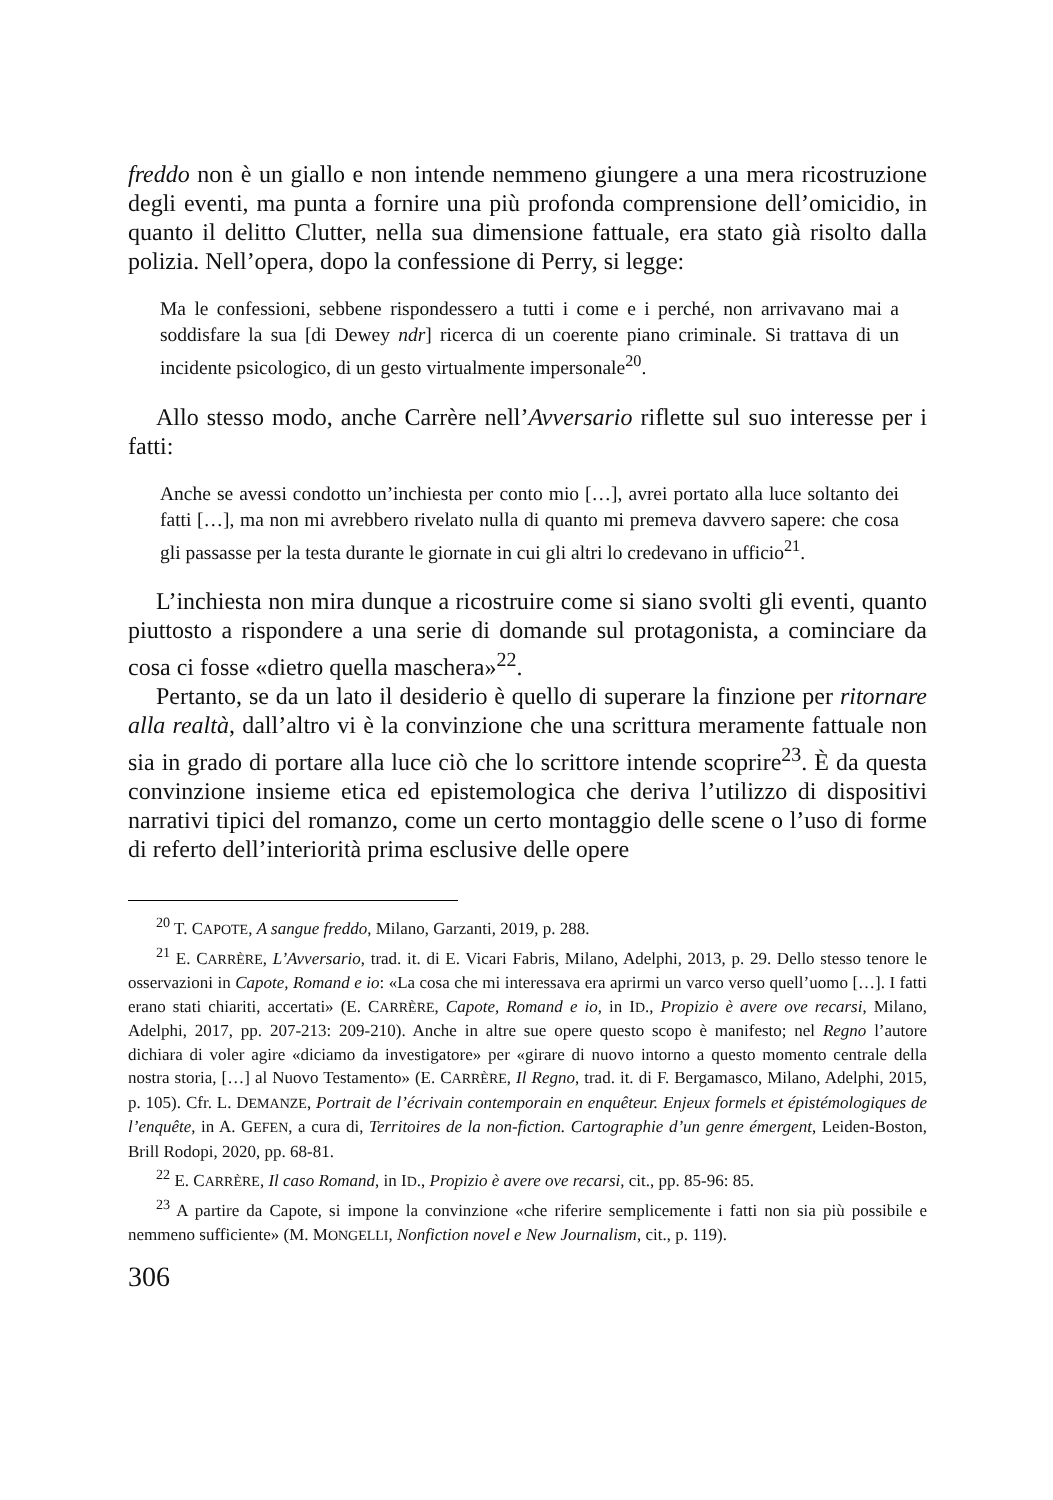freddo non è un giallo e non intende nemmeno giungere a una mera ricostruzione degli eventi, ma punta a fornire una più profonda comprensione dell’omicidio, in quanto il delitto Clutter, nella sua dimensione fattuale, era stato già risolto dalla polizia. Nell’opera, dopo la confessione di Perry, si legge:
Ma le confessioni, sebbene rispondessero a tutti i come e i perché, non arrivavano mai a soddisfare la sua [di Dewey ndr] ricerca di un coerente piano criminale. Si trattava di un incidente psicologico, di un gesto virtualmente impersonale<sup>20</sup>.
Allo stesso modo, anche Carrère nell’Avversario riflette sul suo interesse per i fatti:
Anche se avessi condotto un’inchiesta per conto mio […], avrei portato alla luce soltanto dei fatti […], ma non mi avrebbero rivelato nulla di quanto mi premeva davvero sapere: che cosa gli passasse per la testa durante le giornate in cui gli altri lo credevano in ufficio<sup>21</sup>.
L’inchiesta non mira dunque a ricostruire come si siano svolti gli eventi, quanto piuttosto a rispondere a una serie di domande sul protagonista, a cominciare da cosa ci fosse «dietro quella maschera»<sup>22</sup>.
Pertanto, se da un lato il desiderio è quello di superare la finzione per ritornare alla realtà, dall’altro vi è la convinzione che una scrittura meramente fattuale non sia in grado di portare alla luce ciò che lo scrittore intende scoprire<sup>23</sup>. È da questa convinzione insieme etica ed epistemologica che deriva l’utilizzo di dispositivi narrativi tipici del romanzo, come un certo montaggio delle scene o l’uso di forme di referto dell’interiorità prima esclusive delle opere
<sup>20</sup> T. CAPOTE, A sangue freddo, Milano, Garzanti, 2019, p. 288.
<sup>21</sup> E. CARRÈRE, L’Avversario, trad. it. di E. Vicari Fabris, Milano, Adelphi, 2013, p. 29. Dello stesso tenore le osservazioni in Capote, Romand e io: «La cosa che mi interessava era aprirmi un varco verso quell’uomo […]. I fatti erano stati chiariti, accertati» (E. CARRÈRE, Capote, Romand e io, in ID., Propizio è avere ove recarsi, Milano, Adelphi, 2017, pp. 207-213: 209-210). Anche in altre sue opere questo scopo è manifesto; nel Regno l’autore dichiara di voler agire «diciamo da investigatore» per «girare di nuovo intorno a questo momento centrale della nostra storia, […] al Nuovo Testamento» (E. CARRÈRE, Il Regno, trad. it. di F. Bergamasco, Milano, Adelphi, 2015, p. 105). Cfr. L. DEMANZE, Portrait de l’écrivain contemporain en enquêteur. Enjeux formels et épistémologiques de l’enquête, in A. GEFEN, a cura di, Territoires de la non-fiction. Cartographie d’un genre émergent, Leiden-Boston, Brill Rodopi, 2020, pp. 68-81.
<sup>22</sup> E. CARRÈRE, Il caso Romand, in ID., Propizio è avere ove recarsi, cit., pp. 85-96: 85.
<sup>23</sup> A partire da Capote, si impone la convinzione «che riferire semplicemente i fatti non sia più possibile e nemmeno sufficiente» (M. MONGELLI, Nonfiction novel e New Journalism, cit., p. 119).
306